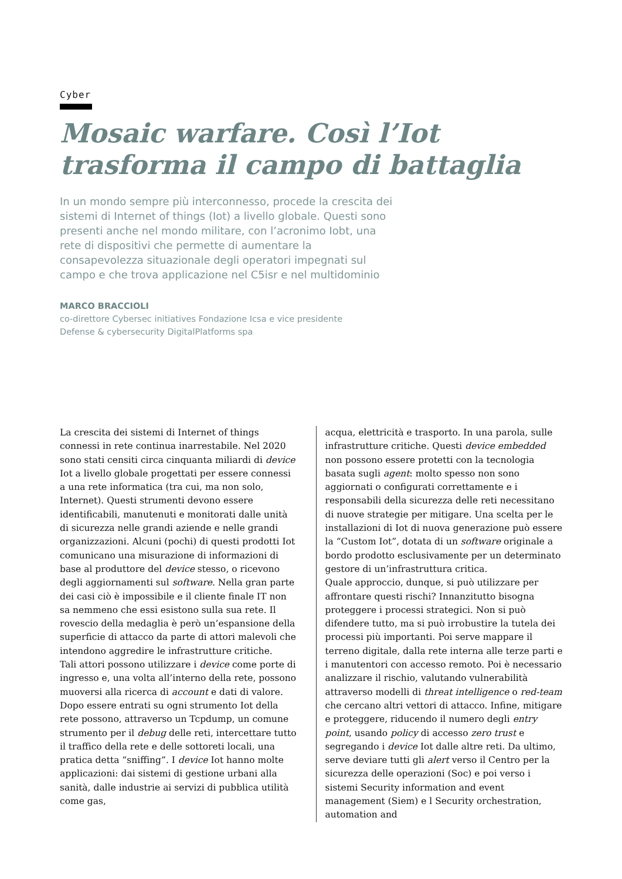Cyber
Mosaic warfare. Così l’Iot trasforma il campo di battaglia
In un mondo sempre più interconnesso, procede la crescita dei sistemi di Internet of things (Iot) a livello globale. Questi sono presenti anche nel mondo militare, con l’acronimo Iobt, una rete di dispositivi che permette di aumentare la consapevolezza situazionale degli operatori impegnati sul campo e che trova applicazione nel C5isr e nel multidominio
MARCO BRACCIOLI
co-direttore Cybersec initiatives Fondazione Icsa e vice presidente
Defense & cybersecurity DigitalPlatforms spa
La crescita dei sistemi di Internet of things connessi in rete continua inarrestabile. Nel 2020 sono stati censiti circa cinquanta miliardi di device Iot a livello globale progettati per essere connessi a una rete informatica (tra cui, ma non solo, Internet). Questi strumenti devono essere identificabili, manutenuti e monitorati dalle unità di sicurezza nelle grandi aziende e nelle grandi organizzazioni. Alcuni (pochi) di questi prodotti Iot comunicano una misurazione di informazioni di base al produttore del device stesso, o ricevono degli aggiornamenti sul software. Nella gran parte dei casi ciò è impossibile e il cliente finale IT non sa nemmeno che essi esistono sulla sua rete. Il rovescio della medaglia è però un’espansione della superficie di attacco da parte di attori malevoli che intendono aggredire le infrastrutture critiche.
Tali attori possono utilizzare i device come porte di ingresso e, una volta all’interno della rete, possono muoversi alla ricerca di account e dati di valore. Dopo essere entrati su ogni strumento Iot della rete possono, attraverso un Tcpdump, un comune strumento per il debug delle reti, intercettare tutto il traffico della rete e delle sottoreti locali, una pratica detta “sniffing”. I device Iot hanno molte applicazioni: dai sistemi di gestione urbani alla sanità, dalle industrie ai servizi di pubblica utilità come gas,
acqua, elettricità e trasporto. In una parola, sulle infrastrutture critiche. Questi device embedded non possono essere protetti con la tecnologia basata sugli agent: molto spesso non sono aggiornati o configurati correttamente e i responsabili della sicurezza delle reti necessitano di nuove strategie per mitigare. Una scelta per le installazioni di Iot di nuova generazione può essere la “Custom Iot”, dotata di un software originale a bordo prodotto esclusivamente per un determinato gestore di un’infrastruttura critica.
Quale approccio, dunque, si può utilizzare per affrontare questi rischi? Innanzitutto bisogna proteggere i processi strategici. Non si può difendere tutto, ma si può irrobustire la tutela dei processi più importanti. Poi serve mappare il terreno digitale, dalla rete interna alle terze parti e i manutentori con accesso remoto. Poi è necessario analizzare il rischio, valutando vulnerabilità attraverso modelli di threat intelligence o red-team che cercano altri vettori di attacco. Infine, mitigare e proteggere, riducendo il numero degli entry point, usando policy di accesso zero trust e segregando i device Iot dalle altre reti. Da ultimo, serve deviare tutti gli alert verso il Centro per la sicurezza delle operazioni (Soc) e poi verso i sistemi Security information and event management (Siem) e l Security orchestration, automation and